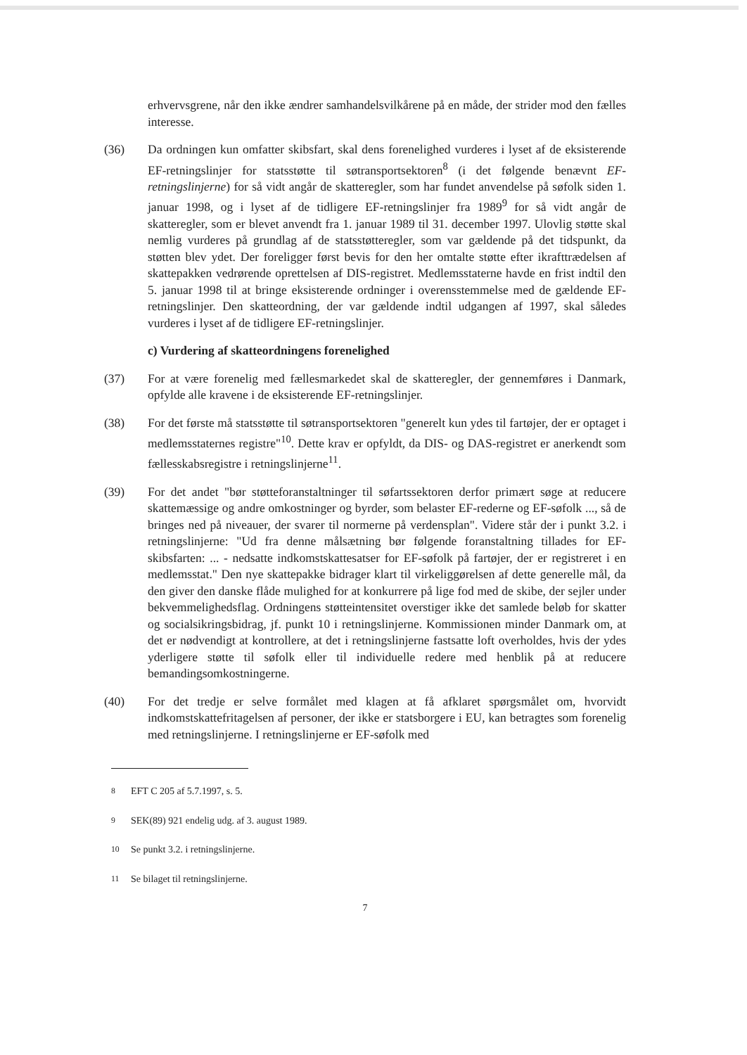erhvervsgrene, når den ikke ændrer samhandelsvilkårene på en måde, der strider mod den fælles interesse.
(36) Da ordningen kun omfatter skibsfart, skal dens forenelighed vurderes i lyset af de eksisterende EF-retningslinjer for statsstøtte til søtransportsektoren<sup>8</sup> (i det følgende benævnt EF-retningslinjerne) for så vidt angår de skatteregler, som har fundet anvendelse på søfolk siden 1. januar 1998, og i lyset af de tidligere EF-retningslinjer fra 1989<sup>9</sup> for så vidt angår de skatteregler, som er blevet anvendt fra 1. januar 1989 til 31. december 1997. Ulovlig støtte skal nemlig vurderes på grundlag af de statsstøtteregler, som var gældende på det tidspunkt, da støtten blev ydet. Der foreligger først bevis for den her omtalte støtte efter ikrafttrædelsen af skattepakken vedrørende oprettelsen af DIS-registret. Medlemsstaterne havde en frist indtil den 5. januar 1998 til at bringe eksisterende ordninger i overensstemmelse med de gældende EF-retningslinjer. Den skatteordning, der var gældende indtil udgangen af 1997, skal således vurderes i lyset af de tidligere EF-retningslinjer.
c) Vurdering af skatteordningens forenelighed
(37) For at være forenelig med fællesmarkedet skal de skatteregler, der gennemføres i Danmark, opfylde alle kravene i de eksisterende EF-retningslinjer.
(38) For det første må statsstøtte til søtransportsektoren "generelt kun ydes til fartøjer, der er optaget i medlemsstaternes registre"<sup>10</sup>. Dette krav er opfyldt, da DIS- og DAS-registret er anerkendt som fællesskabsregistre i retningslinjerne<sup>11</sup>.
(39) For det andet "bør støtteforanstaltninger til søfartssektoren derfor primært søge at reducere skattemæssige og andre omkostninger og byrder, som belaster EF-rederne og EF-søfolk ..., så de bringes ned på niveauer, der svarer til normerne på verdensplan". Videre står der i punkt 3.2. i retningslinjerne: "Ud fra denne målsætning bør følgende foranstaltning tillades for EF-skibsfarten: ... - nedsatte indkomstskattesatser for EF-søfolk på fartøjer, der er registreret i en medlemsstat." Den nye skattepakke bidrager klart til virkeliggørelsen af dette generelle mål, da den giver den danske flåde mulighed for at konkurrere på lige fod med de skibe, der sejler under bekvemmelighedsflag. Ordningens støtteintensitet overstiger ikke det samlede beløb for skatter og socialsikringsbidrag, jf. punkt 10 i retningslinjerne. Kommissionen minder Danmark om, at det er nødvendigt at kontrollere, at det i retningslinjerne fastsatte loft overholdes, hvis der ydes yderligere støtte til søfolk eller til individuelle redere med henblik på at reducere bemandingsomkostningerne.
(40) For det tredje er selve formålet med klagen at få afklaret spørgsmålet om, hvorvidt indkomstskattefritagelsen af personer, der ikke er statsborgere i EU, kan betragtes som forenelig med retningslinjerne. I retningslinjerne er EF-søfolk med
<sup>8</sup> EFT C 205 af 5.7.1997, s. 5.
<sup>9</sup> SEK(89) 921 endelig udg. af 3. august 1989.
<sup>10</sup> Se punkt 3.2. i retningslinjerne.
<sup>11</sup> Se bilaget til retningslinjerne.
7